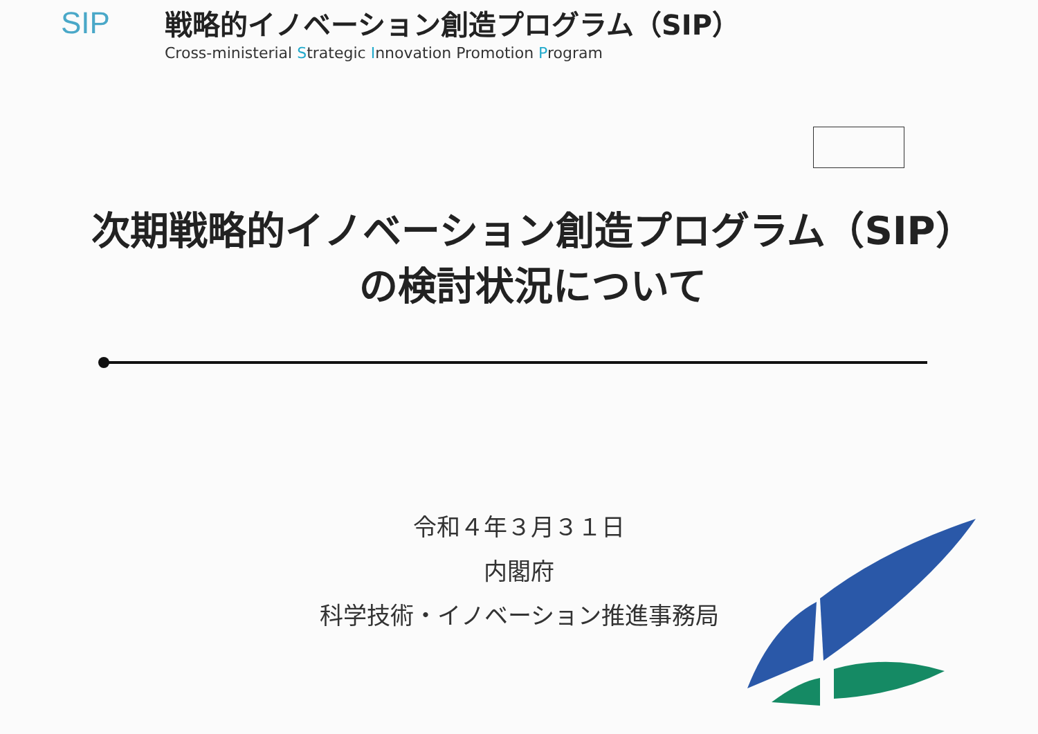SIP
戦略的イノベーション創造プログラム（SIP）
Cross-ministerial Strategic Innovation Promotion Program
次期戦略的イノベーション創造プログラム（SIP）
の検討状況について
令和４年３月３１日
内閣府
科学技術・イノベーション推進事務局